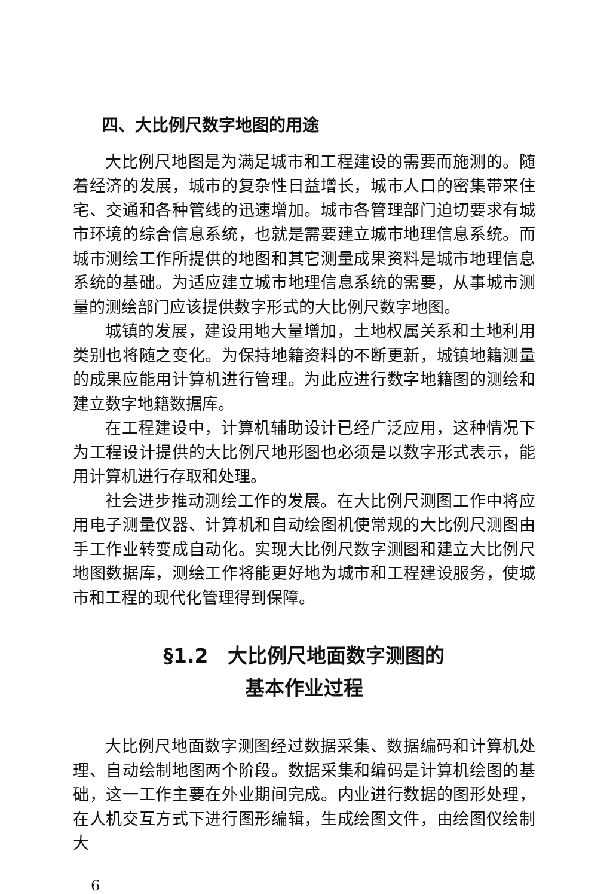四、大比例尺数字地图的用途
大比例尺地图是为满足城市和工程建设的需要而施测的。随着经济的发展，城市的复杂性日益增长，城市人口的密集带来住宅、交通和各种管线的迅速增加。城市各管理部门迫切要求有城市环境的综合信息系统，也就是需要建立城市地理信息系统。而城市测绘工作所提供的地图和其它测量成果资料是城市地理信息系统的基础。为适应建立城市地理信息系统的需要，从事城市测量的测绘部门应该提供数字形式的大比例尺数字地图。
城镇的发展，建设用地大量增加，土地权属关系和土地利用类别也将随之变化。为保持地籍资料的不断更新，城镇地籍测量的成果应能用计算机进行管理。为此应进行数字地籍图的测绘和建立数字地籍数据库。
在工程建设中，计算机辅助设计已经广泛应用，这种情况下为工程设计提供的大比例尺地形图也必须是以数字形式表示，能用计算机进行存取和处理。
社会进步推动测绘工作的发展。在大比例尺测图工作中将应用电子测量仪器、计算机和自动绘图机使常规的大比例尺测图由手工作业转变成自动化。实现大比例尺数字测图和建立大比例尺地图数据库，测绘工作将能更好地为城市和工程建设服务，使城市和工程的现代化管理得到保障。
§1.2　大比例尺地面数字测图的
基本作业过程
大比例尺地面数字测图经过数据采集、数据编码和计算机处理、自动绘制地图两个阶段。数据采集和编码是计算机绘图的基础，这一工作主要在外业期间完成。内业进行数据的图形处理，在人机交互方式下进行图形编辑，生成绘图文件，由绘图仪绘制大
6